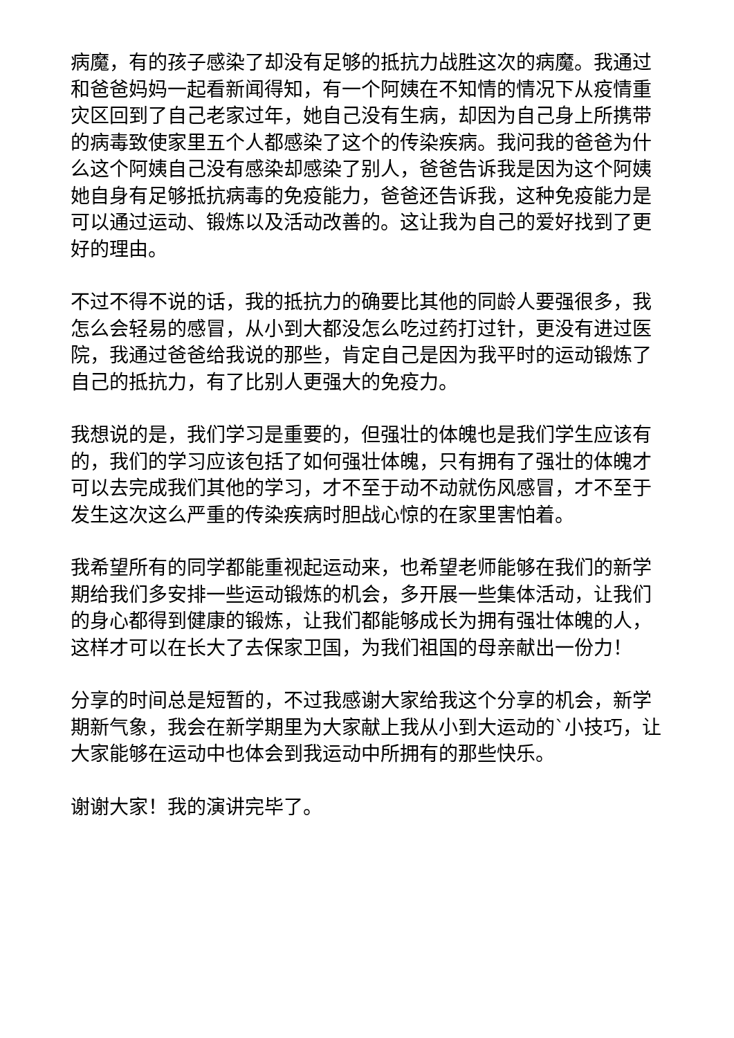病魔，有的孩子感染了却没有足够的抵抗力战胜这次的病魔。我通过和爸爸妈妈一起看新闻得知，有一个阿姨在不知情的情况下从疫情重灾区回到了自己老家过年，她自己没有生病，却因为自己身上所携带的病毒致使家里五个人都感染了这个的传染疾病。我问我的爸爸为什么这个阿姨自己没有感染却感染了别人，爸爸告诉我是因为这个阿姨她自身有足够抵抗病毒的免疫能力，爸爸还告诉我，这种免疫能力是可以通过运动、锻炼以及活动改善的。这让我为自己的爱好找到了更好的理由。
不过不得不说的话，我的抵抗力的确要比其他的同龄人要强很多，我怎么会轻易的感冒，从小到大都没怎么吃过药打过针，更没有进过医院，我通过爸爸给我说的那些，肯定自己是因为我平时的运动锻炼了自己的抵抗力，有了比别人更强大的免疫力。
我想说的是，我们学习是重要的，但强壮的体魄也是我们学生应该有的，我们的学习应该包括了如何强壮体魄，只有拥有了强壮的体魄才可以去完成我们其他的学习，才不至于动不动就伤风感冒，才不至于发生这次这么严重的传染疾病时胆战心惊的在家里害怕着。
我希望所有的同学都能重视起运动来，也希望老师能够在我们的新学期给我们多安排一些运动锻炼的机会，多开展一些集体活动，让我们的身心都得到健康的锻炼，让我们都能够成长为拥有强壮体魄的人，这样才可以在长大了去保家卫国，为我们祖国的母亲献出一份力！
分享的时间总是短暂的，不过我感谢大家给我这个分享的机会，新学期新气象，我会在新学期里为大家献上我从小到大运动的`小技巧，让大家能够在运动中也体会到我运动中所拥有的那些快乐。
谢谢大家！我的演讲完毕了。